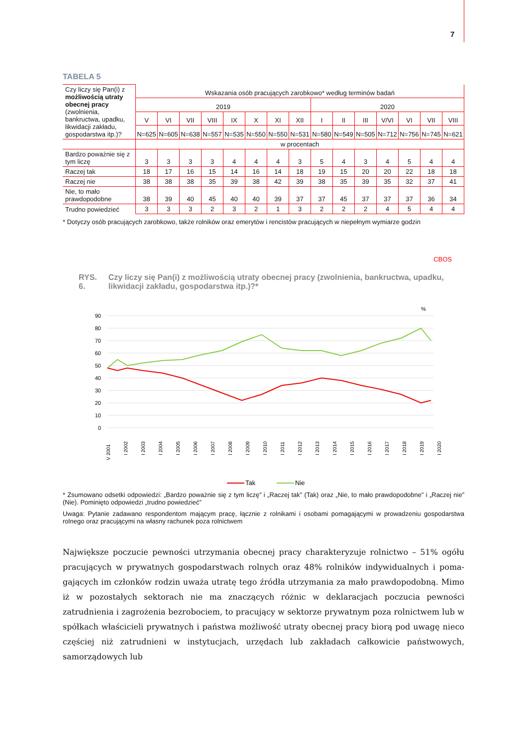7
TABELA 5
| Czy liczy się Pan(i) z możliwością utraty obecnej pracy (zwolnienia, bankructwa, upadku, likwidacji zakładu, gospodarstwa itp.)? | Wskazania osób pracujących zarobkowo* według terminów badań | | | | | | | | | | | | | | |
| | 2019 | | | | | | | | 2020 | | | | | | |
| | V | VI | VII | VIII | IX | X | XI | XII | I | II | III | V/VI | VI | VII | VIII |
| | N=625 | N=605 | N=638 | N=557 | N=535 | N=550 | N=550 | N=531 | N=580 | N=549 | N=505 | N=712 | N=756 | N=745 | N=621 |
| | w procentach | | | | | | | | | | | | | | |
| Bardzo poważnie się z tym liczę | 3 | 3 | 3 | 3 | 4 | 4 | 4 | 3 | 5 | 4 | 3 | 4 | 5 | 4 | 4 |
| Raczej tak | 18 | 17 | 16 | 15 | 14 | 16 | 14 | 18 | 19 | 15 | 20 | 20 | 22 | 18 | 18 |
| Raczej nie | 38 | 38 | 38 | 35 | 39 | 38 | 42 | 39 | 38 | 35 | 39 | 35 | 32 | 37 | 41 |
| Nie, to mało prawdopodobne | 38 | 39 | 40 | 45 | 40 | 40 | 39 | 37 | 37 | 45 | 37 | 37 | 37 | 36 | 34 |
| Trudno powiedzieć | 3 | 3 | 3 | 2 | 3 | 2 | 1 | 3 | 2 | 2 | 2 | 4 | 5 | 4 | 4 |
* Dotyczy osób pracujących zarobkowo, także rolników oraz emerytów i rencistów pracujących w niepełnym wymiarze godzin
CBOS
RYS. 6. Czy liczy się Pan(i) z możliwością utraty obecnej pracy (zwolnienia, bankructwa, upadku, likwidacji zakładu, gospodarstwa itp.)?*
%
90
80
70
60
50
40
30
20
10
0
V 2001
I 2002
I 2003
I 2004
I 2005
I 2006
I 2007
I 2008
I 2009
I 2010
I 2011
I 2012
I 2013
I 2014
I 2015
I 2016
I 2017
I 2018
I 2019
I 2020
Tak
Nie
* Zsumowano odsetki odpowiedzi: „Bardzo poważnie się z tym liczę” i „Raczej tak” (Tak) oraz „Nie, to mało prawdopodobne” i „Raczej nie” (Nie). Pominięto odpowiedzi „trudno powiedzieć”
Uwaga: Pytanie zadawano respondentom mającym pracę, łącznie z rolnikami i osobami pomagającymi w prowadzeniu gospodarstwa rolnego oraz pracującymi na własny rachunek poza rolnictwem
Największe poczucie pewności utrzymania obecnej pracy charakteryzuje rolnictwo – 51% ogółu pracujących w prywatnych gospodarstwach rolnych oraz 48% rolników indywidualnych i poma­gających im członków rodzin uważa utratę tego źródła utrzymania za mało prawdopodobną. Mimo iż w pozostałych sektorach nie ma znaczących różnic w deklaracjach poczucia pewności zatrudnienia i zagrożenia bezrobociem, to pracujący w sektorze prywatnym poza rolnictwem lub w spółkach właścicieli prywatnych i państwa możliwość utraty obecnej pracy biorą pod uwagę nieco częściej niż zatrudnieni w instytucjach, urzędach lub zakładach całkowicie państwowych, samorządowych lub